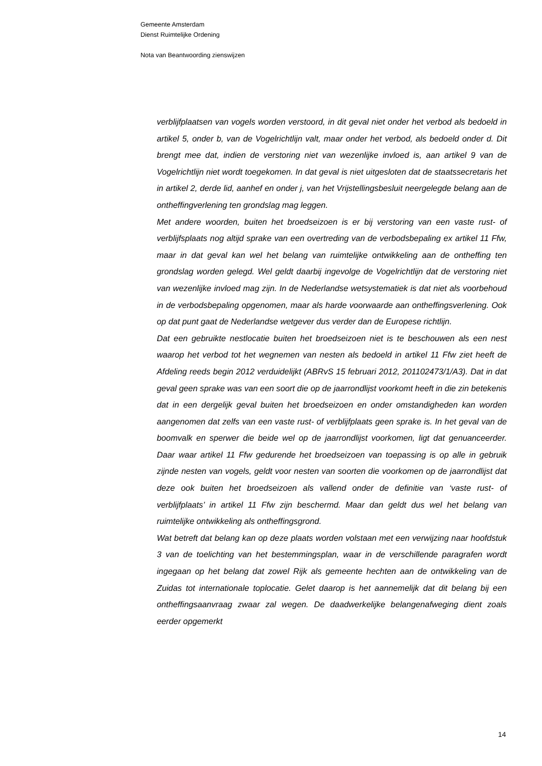Gemeente Amsterdam
Dienst Ruimtelijke Ordening
Nota van Beantwoording zienswijzen
verblijfplaatsen van vogels worden verstoord, in dit geval niet onder het verbod als bedoeld in artikel 5, onder b, van de Vogelrichtlijn valt, maar onder het verbod, als bedoeld onder d. Dit brengt mee dat, indien de verstoring niet van wezenlijke invloed is, aan artikel 9 van de Vogelrichtlijn niet wordt toegekomen. In dat geval is niet uitgesloten dat de staatssecretaris het in artikel 2, derde lid, aanhef en onder j, van het Vrijstellingsbesluit neergelegde belang aan de ontheffingverlening ten grondslag mag leggen.
Met andere woorden, buiten het broedseizoen is er bij verstoring van een vaste rust- of verblijfsplaats nog altijd sprake van een overtreding van de verbodsbepaling ex artikel 11 Ffw, maar in dat geval kan wel het belang van ruimtelijke ontwikkeling aan de ontheffing ten grondslag worden gelegd. Wel geldt daarbij ingevolge de Vogelrichtlijn dat de verstoring niet van wezenlijke invloed mag zijn. In de Nederlandse wetsystematiek is dat niet als voorbehoud in de verbodsbepaling opgenomen, maar als harde voorwaarde aan ontheffingsverlening. Ook op dat punt gaat de Nederlandse wetgever dus verder dan de Europese richtlijn.
Dat een gebruikte nestlocatie buiten het broedseizoen niet is te beschouwen als een nest waarop het verbod tot het wegnemen van nesten als bedoeld in artikel 11 Ffw ziet heeft de Afdeling reeds begin 2012 verduidelijkt (ABRvS 15 februari 2012, 201102473/1/A3). Dat in dat geval geen sprake was van een soort die op de jaarrondlijst voorkomt heeft in die zin betekenis dat in een dergelijk geval buiten het broedseizoen en onder omstandigheden kan worden aangenomen dat zelfs van een vaste rust- of verblijfplaats geen sprake is. In het geval van de boomvalk en sperwer die beide wel op de jaarrondlijst voorkomen, ligt dat genuanceerder. Daar waar artikel 11 Ffw gedurende het broedseizoen van toepassing is op alle in gebruik zijnde nesten van vogels, geldt voor nesten van soorten die voorkomen op de jaarrondlijst dat deze ook buiten het broedseizoen als vallend onder de definitie van ‘vaste rust- of verblijfplaats’ in artikel 11 Ffw zijn beschermd. Maar dan geldt dus wel het belang van ruimtelijke ontwikkeling als ontheffingsgrond.
Wat betreft dat belang kan op deze plaats worden volstaan met een verwijzing naar hoofdstuk 3 van de toelichting van het bestemmingsplan, waar in de verschillende paragrafen wordt ingegaan op het belang dat zowel Rijk als gemeente hechten aan de ontwikkeling van de Zuidas tot internationale toplocatie. Gelet daarop is het aannemelijk dat dit belang bij een ontheffingsaanvraag zwaar zal wegen. De daadwerkelijke belangenafweging dient zoals eerder opgemerkt
14